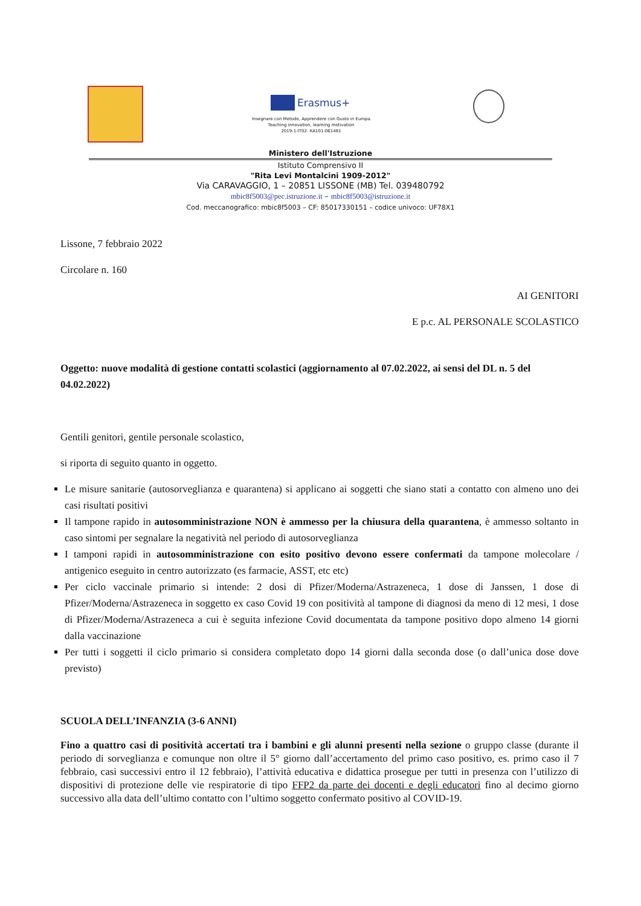Erasmus+
Insegnare con Metodo, Apprendere con Gusto in Europa
Teaching innovation, learning motivation
2019-1-IT02- KA101-061481
Ministero dell'Istruzione
Istituto Comprensivo II
"Rita Levi Montalcini 1909-2012"
Via CARAVAGGIO, 1 – 20851 LISSONE (MB) Tel. 039480792
mbic8f5003@pec.istruzione.it – mbic8f5003@istruzione.it
Cod. meccanografico: mbic8f5003 – CF: 85017330151 – codice univoco: UF78X1
Lissone, 7 febbraio 2022
Circolare n. 160
AI GENITORI
E p.c. AL PERSONALE SCOLASTICO
Oggetto: nuove modalità di gestione contatti scolastici (aggiornamento al 07.02.2022, ai sensi del DL n. 5 del 04.02.2022)
Gentili genitori, gentile personale scolastico,
si riporta di seguito quanto in oggetto.
Le misure sanitarie (autosorveglianza e quarantena) si applicano ai soggetti che siano stati a contatto con almeno uno dei casi risultati positivi
Il tampone rapido in autosomministrazione NON è ammesso per la chiusura della quarantena, è ammesso soltanto in caso sintomi per segnalare la negatività nel periodo di autosorveglianza
I tamponi rapidi in autosomministrazione con esito positivo devono essere confermati da tampone molecolare / antigenico eseguito in centro autorizzato (es farmacie, ASST, etc etc)
Per ciclo vaccinale primario si intende: 2 dosi di Pfizer/Moderna/Astrazeneca, 1 dose di Janssen, 1 dose di Pfizer/Moderna/Astrazeneca in soggetto ex caso Covid 19 con positività al tampone di diagnosi da meno di 12 mesi, 1 dose di Pfizer/Moderna/Astrazeneca a cui è seguita infezione Covid documentata da tampone positivo dopo almeno 14 giorni dalla vaccinazione
Per tutti i soggetti il ciclo primario si considera completato dopo 14 giorni dalla seconda dose (o dall’unica dose dove previsto)
SCUOLA DELL’INFANZIA (3-6 ANNI)
Fino a quattro casi di positività accertati tra i bambini e gli alunni presenti nella sezione o gruppo classe (durante il periodo di sorveglianza e comunque non oltre il 5° giorno dall’accertamento del primo caso positivo, es. primo caso il 7 febbraio, casi successivi entro il 12 febbraio), l’attività educativa e didattica prosegue per tutti in presenza con l’utilizzo di dispositivi di protezione delle vie respiratorie di tipo FFP2 da parte dei docenti e degli educatori fino al decimo giorno successivo alla data dell’ultimo contatto con l’ultimo soggetto confermato positivo al COVID-19.